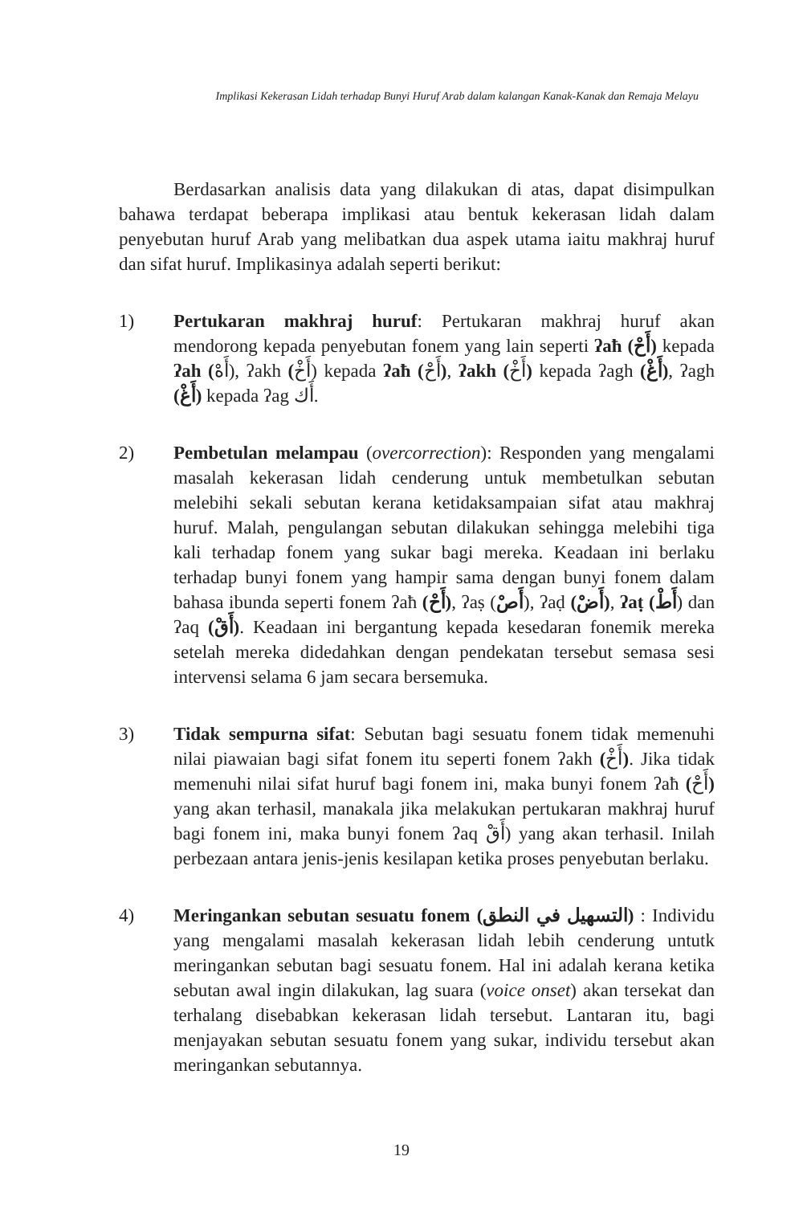Implikasi Kekerasan Lidah terhadap Bunyi Huruf Arab dalam kalangan Kanak-Kanak dan Remaja Melayu
Berdasarkan analisis data yang dilakukan di atas, dapat disimpulkan bahawa terdapat beberapa implikasi atau bentuk kekerasan lidah dalam penyebutan huruf Arab yang melibatkan dua aspek utama iaitu makhraj huruf dan sifat huruf. Implikasinya adalah seperti berikut:
1) Pertukaran makhraj huruf: Pertukaran makhraj huruf akan mendorong kepada penyebutan fonem yang lain seperti ʔaħ (أَحْ) kepada ʔah (أَهْ), ʔakh (أَخْ) kepada ʔaħ (أَحْ), ʔakh (أَخْ) kepada ʔagh (أَغْ), ʔagh (أَغْ) kepada ʔag أَك.
2) Pembetulan melampau (overcorrection): Responden yang mengalami masalah kekerasan lidah cenderung untuk membetulkan sebutan melebihi sekali sebutan kerana ketidaksampaian sifat atau makhraj huruf. Malah, pengulangan sebutan dilakukan sehingga melebihi tiga kali terhadap fonem yang sukar bagi mereka. Keadaan ini berlaku terhadap bunyi fonem yang hampir sama dengan bunyi fonem dalam bahasa ibunda seperti fonem ʔaħ (أَحْ), ʔaṣ (أَصْ), ʔaḍ (أَضْ), ʔaṭ (أَطْ) dan ʔaq (أَقْ). Keadaan ini bergantung kepada kesedaran fonemik mereka setelah mereka didedahkan dengan pendekatan tersebut semasa sesi intervensi selama 6 jam secara bersemuka.
3) Tidak sempurna sifat: Sebutan bagi sesuatu fonem tidak memenuhi nilai piawaian bagi sifat fonem itu seperti fonem ʔakh (أَخْ). Jika tidak memenuhi nilai sifat huruf bagi fonem ini, maka bunyi fonem ʔaħ (أَحْ) yang akan terhasil, manakala jika melakukan pertukaran makhraj huruf bagi fonem ini, maka bunyi fonem ʔaq أَقْ) yang akan terhasil. Inilah perbezaan antara jenis-jenis kesilapan ketika proses penyebutan berlaku.
4) Meringankan sebutan sesuatu fonem (التسهيل في النطق) : Individu yang mengalami masalah kekerasan lidah lebih cenderung untutk meringankan sebutan bagi sesuatu fonem. Hal ini adalah kerana ketika sebutan awal ingin dilakukan, lag suara (voice onset) akan tersekat dan terhalang disebabkan kekerasan lidah tersebut. Lantaran itu, bagi menjayakan sebutan sesuatu fonem yang sukar, individu tersebut akan meringankan sebutannya.
19